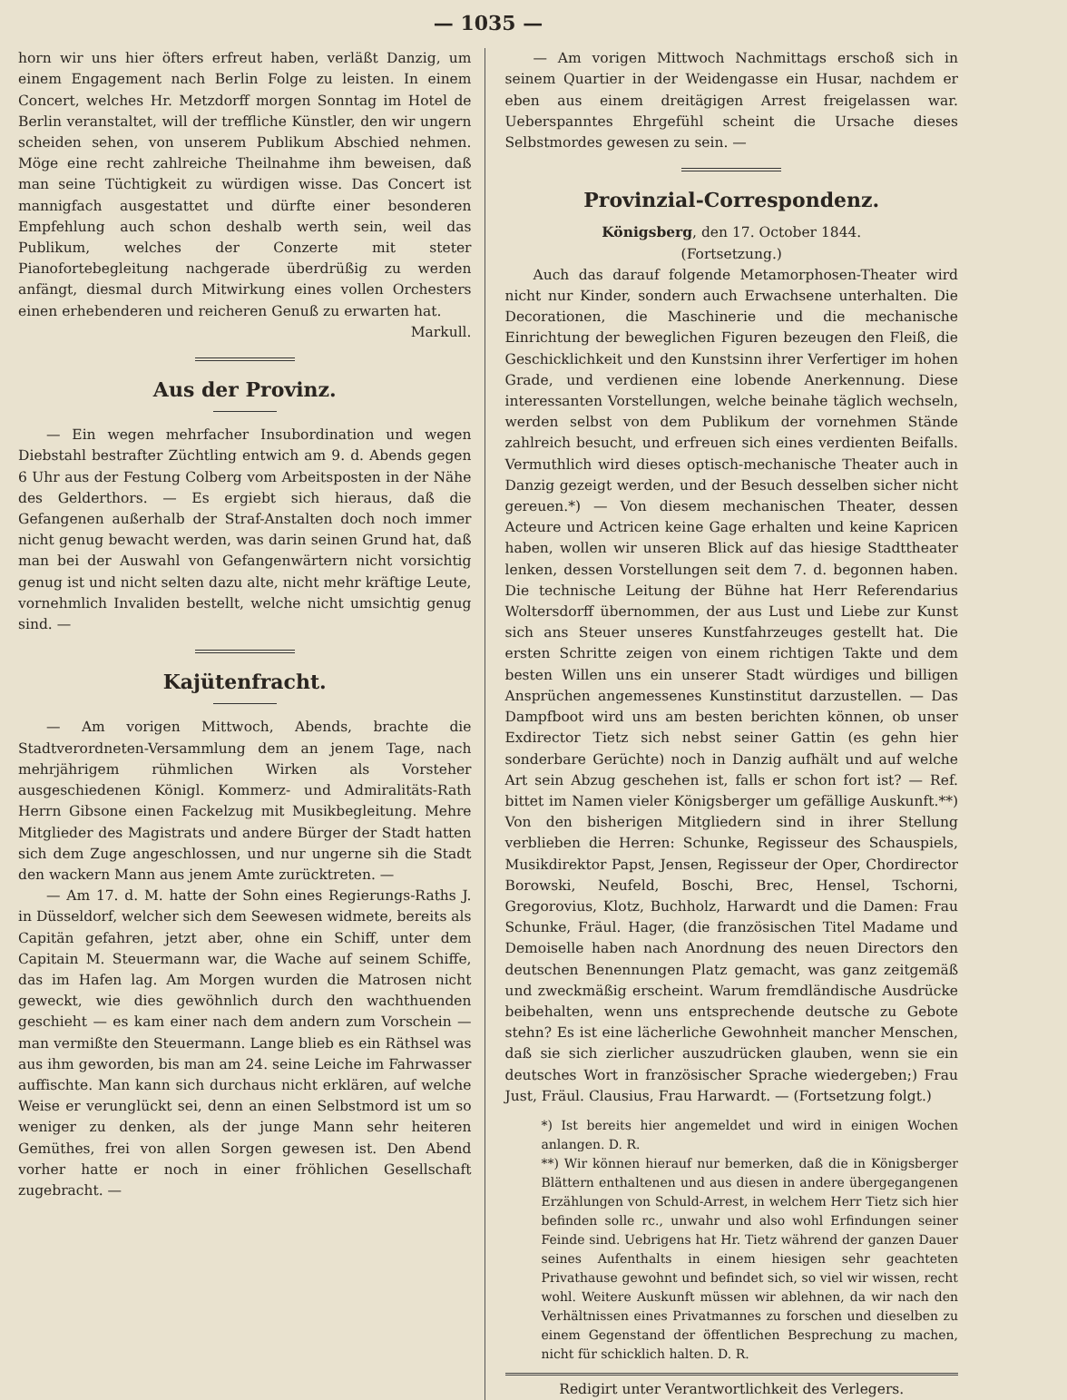— 1035 —
horn wir uns hier öfters erfreut haben, verläßt Danzig, um einem Engagement nach Berlin Folge zu leisten. In einem Concert, welches Hr. Metzdorff morgen Sonntag im Hotel de Berlin veranstaltet, will der treffliche Künstler, den wir ungern scheiden sehen, von unserem Publikum Abschied nehmen. Möge eine recht zahlreiche Theilnahme ihm beweisen, daß man seine Tüchtigkeit zu würdigen wisse. Das Concert ist mannigfach ausgestattet und dürfte einer besonderen Empfehlung auch schon deshalb werth sein, weil das Publikum, welches der Conzerte mit steter Pianofortebegleitung nachgerade überdrüßig zu werden anfängt, diesmal durch Mitwirkung eines vollen Orchesters einen erhebenderen und reicheren Genuß zu erwarten hat.
Markull.
Aus der Provinz.
— Ein wegen mehrfacher Insubordination und wegen Diebstahl bestrafter Züchtling entwich am 9. d. Abends gegen 6 Uhr aus der Festung Colberg vom Arbeitsposten in der Nähe des Gelderthors. — Es ergiebt sich hieraus, daß die Gefangenen außerhalb der Straf-Anstalten doch noch immer nicht genug bewacht werden, was darin seinen Grund hat, daß man bei der Auswahl von Gefangenwärtern nicht vorsichtig genug ist und nicht selten dazu alte, nicht mehr kräftige Leute, vornehmlich Invaliden bestellt, welche nicht umsichtig genug sind. —
Kajütenfracht.
— Am vorigen Mittwoch, Abends, brachte die Stadtverordneten-Versammlung dem an jenem Tage, nach mehrjährigem rühmlichen Wirken als Vorsteher ausgeschiedenen Königl. Kommerz- und Admiralitäts-Rath Herrn Gibsone einen Fackelzug mit Musikbegleitung. Mehre Mitglieder des Magistrats und andere Bürger der Stadt hatten sich dem Zuge angeschlossen, und nur ungerne sih die Stadt den wackern Mann aus jenem Amte zurücktreten. —
— Am 17. d. M. hatte der Sohn eines Regierungs-Raths J. in Düsseldorf, welcher sich dem Seewesen widmete, bereits als Capitän gefahren, jetzt aber, ohne ein Schiff, unter dem Capitain M. Steuermann war, die Wache auf seinem Schiffe, das im Hafen lag. Am Morgen wurden die Matrosen nicht geweckt, wie dies gewöhnlich durch den wachthuenden geschieht — es kam einer nach dem andern zum Vorschein — man vermißte den Steuermann. Lange blieb es ein Räthsel was aus ihm geworden, bis man am 24. seine Leiche im Fahrwasser auffischte. Man kann sich durchaus nicht erklären, auf welche Weise er verunglückt sei, denn an einen Selbstmord ist um so weniger zu denken, als der junge Mann sehr heiteren Gemüthes, frei von allen Sorgen gewesen ist. Den Abend vorher hatte er noch in einer fröhlichen Gesellschaft zugebracht. —
— Am vorigen Mittwoch Nachmittags erschoß sich in seinem Quartier in der Weidengasse ein Husar, nachdem er eben aus einem dreitägigen Arrest freigelassen war. Ueberspanntes Ehrgefühl scheint die Ursache dieses Selbstmordes gewesen zu sein. —
Provinzial-Correspondenz.
Königsberg, den 17. October 1844.
(Fortsetzung.)
Auch das darauf folgende Metamorphosen-Theater wird nicht nur Kinder, sondern auch Erwachsene unterhalten. Die Decorationen, die Maschinerie und die mechanische Einrichtung der beweglichen Figuren bezeugen den Fleiß, die Geschicklichkeit und den Kunstsinn ihrer Verfertiger im hohen Grade, und verdienen eine lobende Anerkennung. Diese interessanten Vorstellungen, welche beinahe täglich wechseln, werden selbst von dem Publikum der vornehmen Stände zahlreich besucht, und erfreuen sich eines verdienten Beifalls. Vermuthlich wird dieses optisch-mechanische Theater auch in Danzig gezeigt werden, und der Besuch desselben sicher nicht gereuen.*) — Von diesem mechanischen Theater, dessen Acteure und Actricen keine Gage erhalten und keine Kapricen haben, wollen wir unseren Blick auf das hiesige Stadttheater lenken, dessen Vorstellungen seit dem 7. d. begonnen haben. Die technische Leitung der Bühne hat Herr Referendarius Woltersdorff übernommen, der aus Lust und Liebe zur Kunst sich ans Steuer unseres Kunstfahrzeuges gestellt hat. Die ersten Schritte zeigen von einem richtigen Takte und dem besten Willen uns ein unserer Stadt würdiges und billigen Ansprüchen angemessenes Kunstinstitut darzustellen. — Das Dampfboot wird uns am besten berichten können, ob unser Exdirector Tietz sich nebst seiner Gattin (es gehn hier sonderbare Gerüchte) noch in Danzig aufhält und auf welche Art sein Abzug geschehen ist, falls er schon fort ist? — Ref. bittet im Namen vieler Königsberger um gefällige Auskunft.**) Von den bisherigen Mitgliedern sind in ihrer Stellung verblieben die Herren: Schunke, Regisseur des Schauspiels, Musikdirektor Papst, Jensen, Regisseur der Oper, Chordirector Borowski, Neufeld, Boschi, Brec, Hensel, Tschorni, Gregorovius, Klotz, Buchholz, Harwardt und die Damen: Frau Schunke, Fräul. Hager, (die französischen Titel Madame und Demoiselle haben nach Anordnung des neuen Directors den deutschen Benennungen Platz gemacht, was ganz zeitgemäß und zweckmäßig erscheint. Warum fremdländische Ausdrücke beibehalten, wenn uns entsprechende deutsche zu Gebote stehn? Es ist eine lächerliche Gewohnheit mancher Menschen, daß sie sich zierlicher auszudrücken glauben, wenn sie ein deutsches Wort in französischer Sprache wiedergeben;) Frau Just, Fräul. Clausius, Frau Harwardt. — (Fortsetzung folgt.)
*) Ist bereits hier angemeldet und wird in einigen Wochen anlangen. D. R.
**) Wir können hierauf nur bemerken, daß die in Königsberger Blättern enthaltenen und aus diesen in andere übergegangenen Erzählungen von Schuld-Arrest, in welchem Herr Tietz sich hier befinden solle rc., unwahr und also wohl Erfindungen seiner Feinde sind. Uebrigens hat Hr. Tietz während der ganzen Dauer seines Aufenthalts in einem hiesigen sehr geachteten Privathause gewohnt und befindet sich, so viel wir wissen, recht wohl. Weitere Auskunft müssen wir ablehnen, da wir nach den Verhältnissen eines Privatmannes zu forschen und dieselben zu einem Gegenstand der öffentlichen Besprechung zu machen, nicht für schicklich halten. D. R.
Redigirt unter Verantwortlichkeit des Verlegers.